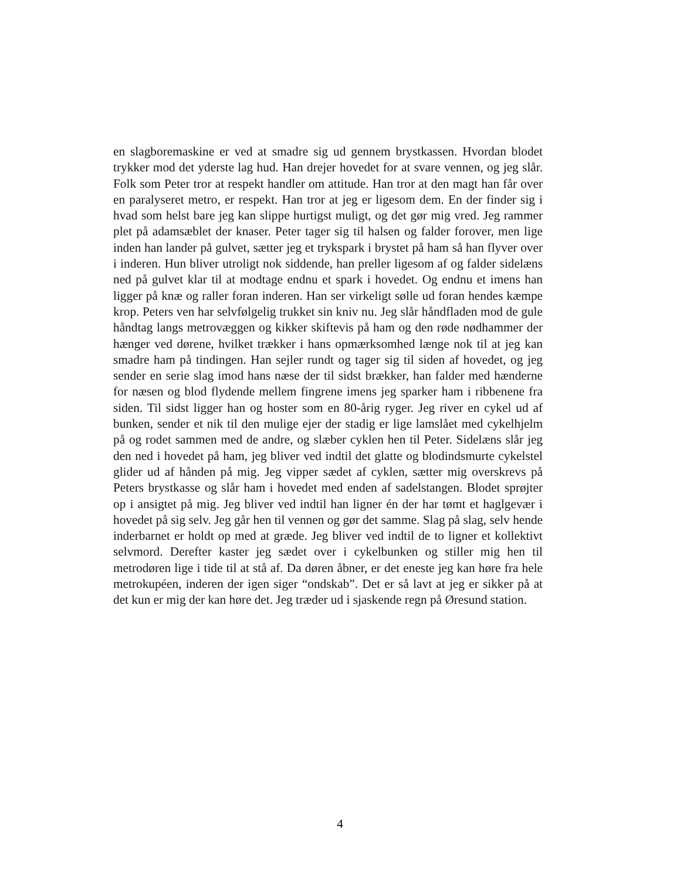en slagboremaskine er ved at smadre sig ud gennem brystkassen. Hvordan blodet trykker mod det yderste lag hud. Han drejer hovedet for at svare vennen, og jeg slår. Folk som Peter tror at respekt handler om attitude. Han tror at den magt han får over en paralyseret metro, er respekt. Han tror at jeg er ligesom dem. En der finder sig i hvad som helst bare jeg kan slippe hurtigst muligt, og det gør mig vred. Jeg rammer plet på adamsæblet der knaser. Peter tager sig til halsen og falder forover, men lige inden han lander på gulvet, sætter jeg et trykspark i brystet på ham så han flyver over i inderen. Hun bliver utroligt nok siddende, han preller ligesom af og falder sidelæns ned på gulvet klar til at modtage endnu et spark i hovedet. Og endnu et imens han ligger på knæ og raller foran inderen. Han ser virkeligt sølle ud foran hendes kæmpe krop. Peters ven har selvfølgelig trukket sin kniv nu. Jeg slår håndfladen mod de gule håndtag langs metrovæggen og kikker skiftevis på ham og den røde nødhammer der hænger ved dørene, hvilket trækker i hans opmærksomhed længe nok til at jeg kan smadre ham på tindingen. Han sejler rundt og tager sig til siden af hovedet, og jeg sender en serie slag imod hans næse der til sidst brækker, han falder med hænderne for næsen og blod flydende mellem fingrene imens jeg sparker ham i ribbenene fra siden. Til sidst ligger han og hoster som en 80-årig ryger. Jeg river en cykel ud af bunken, sender et nik til den mulige ejer der stadig er lige lamslået med cykelhjelm på og rodet sammen med de andre, og slæber cyklen hen til Peter. Sidelæns slår jeg den ned i hovedet på ham, jeg bliver ved indtil det glatte og blodindsmurte cykelstel glider ud af hånden på mig. Jeg vipper sædet af cyklen, sætter mig overskrevs på Peters brystkasse og slår ham i hovedet med enden af sadelstangen. Blodet sprøjter op i ansigtet på mig. Jeg bliver ved indtil han ligner én der har tømt et haglgevær i hovedet på sig selv. Jeg går hen til vennen og gør det samme. Slag på slag, selv hende inderbarnet er holdt op med at græde. Jeg bliver ved indtil de to ligner et kollektivt selvmord. Derefter kaster jeg sædet over i cykelbunken og stiller mig hen til metrodøren lige i tide til at stå af. Da døren åbner, er det eneste jeg kan høre fra hele metrokupéen, inderen der igen siger “ondskab”. Det er så lavt at jeg er sikker på at det kun er mig der kan høre det. Jeg træder ud i sjaskende regn på Øresund station.
4